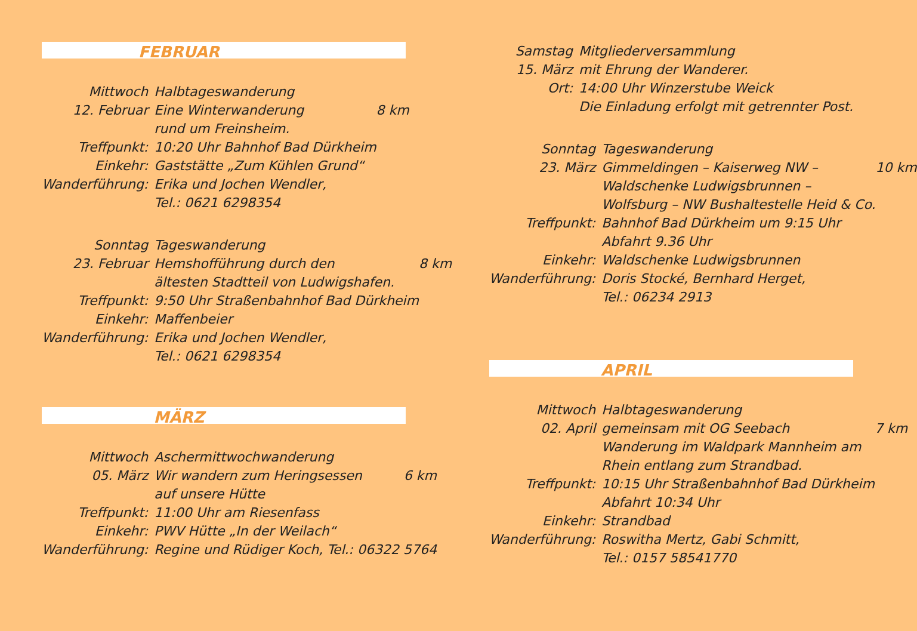FEBRUAR
| Mittwoch | Halbtageswanderung | |
| 12. Februar | Eine Winterwanderung | 8 km |
| | rund um Freinsheim. | |
| Treffpunkt: | 10:20 Uhr Bahnhof Bad Dürkheim | |
| Einkehr: | Gaststätte „Zum Kühlen Grund“ | |
| Wanderführung: | Erika und Jochen Wendler, | |
| | Tel.: 0621 6298354 | |
| Sonntag | Tageswanderung | |
| 23. Februar | Hemshofführung durch den | 8 km |
| | ältesten Stadtteil von Ludwigshafen. | |
| Treffpunkt: | 9:50 Uhr Straßenbahnhof Bad Dürkheim | |
| Einkehr: | Maffenbeier | |
| Wanderführung: | Erika und Jochen Wendler, | |
| | Tel.: 0621 6298354 | |
MÄRZ
| Mittwoch | Aschermittwochwanderung | |
| 05. März | Wir wandern zum Heringsessen | 6 km |
| | auf unsere Hütte | |
| Treffpunkt: | 11:00 Uhr am Riesenfass | |
| Einkehr: | PWV Hütte „In der Weilach“ | |
| Wanderführung: | Regine und Rüdiger Koch, Tel.: 06322 5764 | |
| Samstag | Mitgliederversammlung | |
| 15. März | mit Ehrung der Wanderer. | |
| Ort: | 14:00 Uhr Winzerstube Weick | |
| | Die Einladung erfolgt mit getrennter Post. | |
| Sonntag | Tageswanderung | |
| 23. März | Gimmeldingen – Kaiserweg NW – | 10 km |
| | Waldschenke Ludwigsbrunnen – | |
| | Wolfsburg – NW Bushaltestelle Heid & Co. | |
| Treffpunkt: | Bahnhof Bad Dürkheim um 9:15 Uhr | |
| | Abfahrt 9.36 Uhr | |
| Einkehr: | Waldschenke Ludwigsbrunnen | |
| Wanderführung: | Doris Stocké, Bernhard Herget, | |
| | Tel.: 06234 2913 | |
APRIL
| Mittwoch | Halbtageswanderung | |
| 02. April | gemeinsam mit OG Seebach | 7 km |
| | Wanderung im Waldpark Mannheim am | |
| | Rhein entlang zum Strandbad. | |
| Treffpunkt: | 10:15 Uhr Straßenbahnhof Bad Dürkheim | |
| | Abfahrt 10:34 Uhr | |
| Einkehr: | Strandbad | |
| Wanderführung: | Roswitha Mertz, Gabi Schmitt, | |
| | Tel.: 0157 58541770 | |